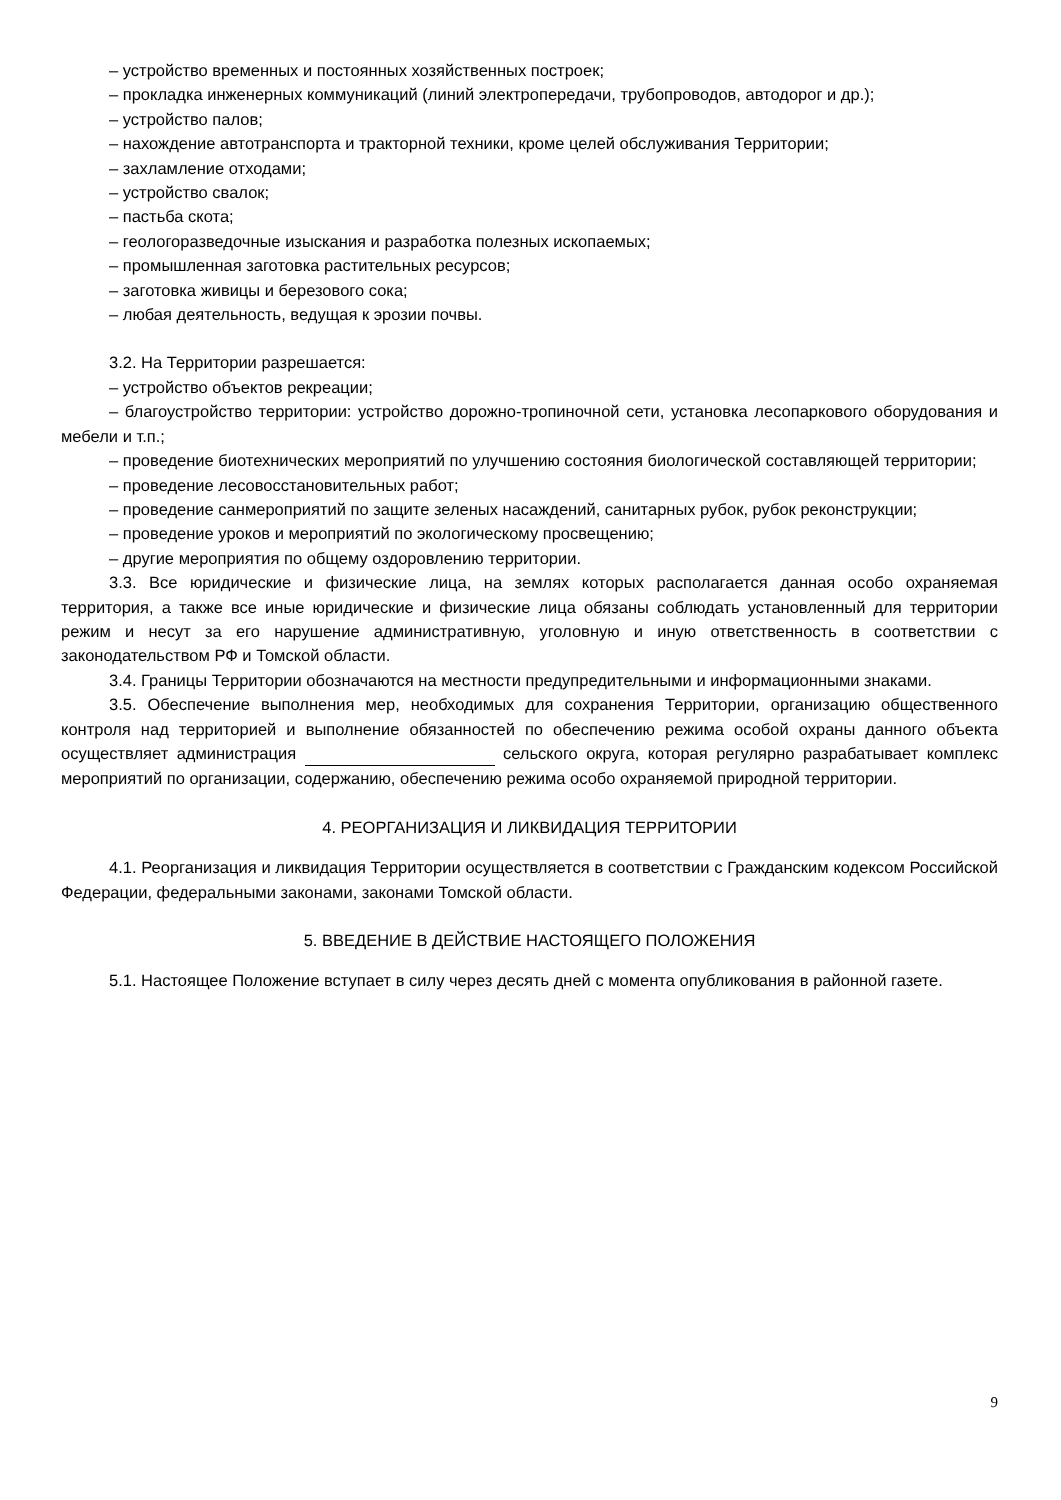– устройство временных и постоянных хозяйственных построек;
– прокладка инженерных коммуникаций (линий электропередачи, трубопроводов, автодорог и др.);
– устройство палов;
– нахождение автотранспорта и тракторной техники, кроме целей обслуживания Территории;
– захламление отходами;
– устройство свалок;
– пастьба скота;
– геологоразведочные изыскания и разработка полезных ископаемых;
– промышленная заготовка растительных ресурсов;
– заготовка живицы и березового сока;
– любая деятельность, ведущая к эрозии почвы.
3.2. На Территории разрешается:
– устройство объектов рекреации;
– благоустройство территории: устройство дорожно-тропиночной сети, установка лесопаркового оборудования и мебели и т.п.;
– проведение биотехнических мероприятий по улучшению состояния биологической составляющей территории;
– проведение лесовосстановительных работ;
– проведение санмероприятий по защите зеленых насаждений, санитарных рубок, рубок реконструкции;
– проведение уроков и мероприятий по экологическому просвещению;
– другие мероприятия по общему оздоровлению территории.
3.3. Все юридические и физические лица, на землях которых располагается данная особо охраняемая территория, а также все иные юридические и физические лица обязаны соблюдать установленный для территории режим и несут за его нарушение административную, уголовную и иную ответственность в соответствии с законодательством РФ и Томской области.
3.4. Границы Территории обозначаются на местности предупредительными и информационными знаками.
3.5. Обеспечение выполнения мер, необходимых для сохранения Территории, организацию общественного контроля над территорией и выполнение обязанностей по обеспечению режима особой охраны данного объекта осуществляет администрация сельского округа, которая регулярно разрабатывает комплекс мероприятий по организации, содержанию, обеспечению режима особо охраняемой природной территории.
4. РЕОРГАНИЗАЦИЯ И ЛИКВИДАЦИЯ ТЕРРИТОРИИ
4.1. Реорганизация и ликвидация Территории осуществляется в соответствии с Гражданским кодексом Российской Федерации, федеральными законами, законами Томской области.
5. ВВЕДЕНИЕ В ДЕЙСТВИЕ НАСТОЯЩЕГО ПОЛОЖЕНИЯ
5.1. Настоящее Положение вступает в силу через десять дней с момента опубликования в районной газете.
9